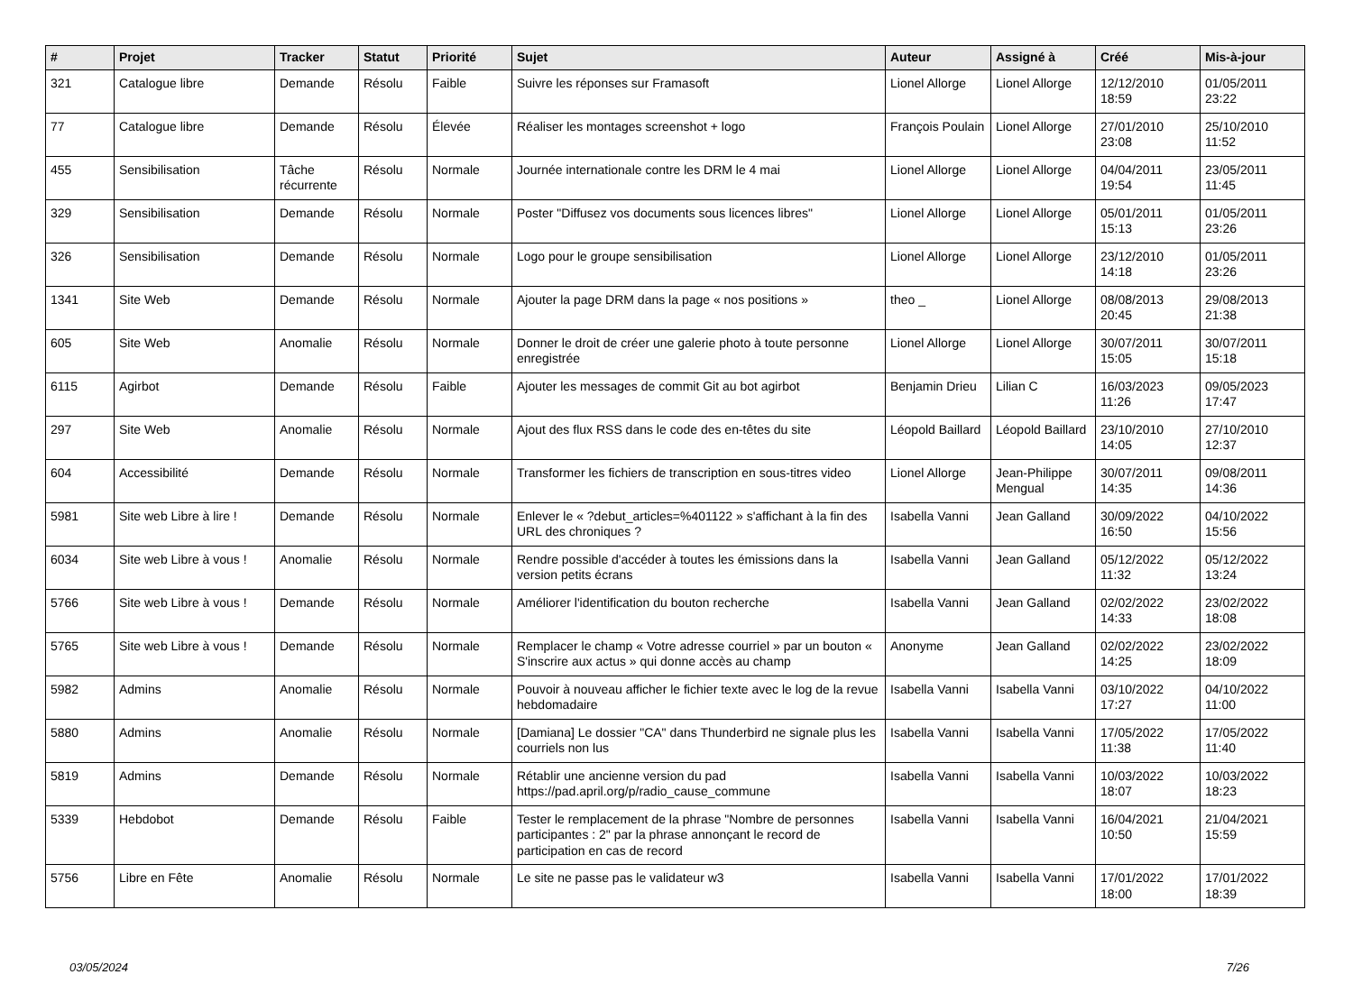| # | Projet | Tracker | Statut | Priorité | Sujet | Auteur | Assigné à | Créé | Mis-à-jour |
| --- | --- | --- | --- | --- | --- | --- | --- | --- | --- |
| 321 | Catalogue libre | Demande | Résolu | Faible | Suivre les réponses sur Framasoft | Lionel Allorge | Lionel Allorge | 12/12/2010 18:59 | 01/05/2011 23:22 |
| 77 | Catalogue libre | Demande | Résolu | Élevée | Réaliser les montages screenshot + logo | François Poulain | Lionel Allorge | 27/01/2010 23:08 | 25/10/2010 11:52 |
| 455 | Sensibilisation | Tâche récurrente | Résolu | Normale | Journée internationale contre les DRM le 4 mai | Lionel Allorge | Lionel Allorge | 04/04/2011 19:54 | 23/05/2011 11:45 |
| 329 | Sensibilisation | Demande | Résolu | Normale | Poster "Diffusez vos documents sous licences libres" | Lionel Allorge | Lionel Allorge | 05/01/2011 15:13 | 01/05/2011 23:26 |
| 326 | Sensibilisation | Demande | Résolu | Normale | Logo pour le groupe sensibilisation | Lionel Allorge | Lionel Allorge | 23/12/2010 14:18 | 01/05/2011 23:26 |
| 1341 | Site Web | Demande | Résolu | Normale | Ajouter la page DRM dans la page « nos positions » | theo _ | Lionel Allorge | 08/08/2013 20:45 | 29/08/2013 21:38 |
| 605 | Site Web | Anomalie | Résolu | Normale | Donner le droit de créer une galerie photo à toute personne enregistrée | Lionel Allorge | Lionel Allorge | 30/07/2011 15:05 | 30/07/2011 15:18 |
| 6115 | Agirbot | Demande | Résolu | Faible | Ajouter les messages de commit Git au bot agirbot | Benjamin Drieu | Lilian C | 16/03/2023 11:26 | 09/05/2023 17:47 |
| 297 | Site Web | Anomalie | Résolu | Normale | Ajout des flux RSS dans le code des en-têtes du site | Léopold Baillard | Léopold Baillard | 23/10/2010 14:05 | 27/10/2010 12:37 |
| 604 | Accessibilité | Demande | Résolu | Normale | Transformer les fichiers de transcription en sous-titres video | Lionel Allorge | Jean-Philippe Mengual | 30/07/2011 14:35 | 09/08/2011 14:36 |
| 5981 | Site web Libre à lire ! | Demande | Résolu | Normale | Enlever le « ?debut_articles=%401122 » s'affichant à la fin des URL des chroniques ? | Isabella Vanni | Jean Galland | 30/09/2022 16:50 | 04/10/2022 15:56 |
| 6034 | Site web Libre à vous ! | Anomalie | Résolu | Normale | Rendre possible d'accéder à toutes les émissions dans la version petits écrans | Isabella Vanni | Jean Galland | 05/12/2022 11:32 | 05/12/2022 13:24 |
| 5766 | Site web Libre à vous ! | Demande | Résolu | Normale | Améliorer l'identification du bouton recherche | Isabella Vanni | Jean Galland | 02/02/2022 14:33 | 23/02/2022 18:08 |
| 5765 | Site web Libre à vous ! | Demande | Résolu | Normale | Remplacer le champ « Votre adresse courriel » par un bouton « S'inscrire aux actus » qui donne accès au champ | Anonyme | Jean Galland | 02/02/2022 14:25 | 23/02/2022 18:09 |
| 5982 | Admins | Anomalie | Résolu | Normale | Pouvoir à nouveau afficher le fichier texte avec le log de la revue hebdomadaire | Isabella Vanni | Isabella Vanni | 03/10/2022 17:27 | 04/10/2022 11:00 |
| 5880 | Admins | Anomalie | Résolu | Normale | [Damiana] Le dossier "CA" dans Thunderbird ne signale plus les courriels non lus | Isabella Vanni | Isabella Vanni | 17/05/2022 11:38 | 17/05/2022 11:40 |
| 5819 | Admins | Demande | Résolu | Normale | Rétablir une ancienne version du pad https://pad.april.org/p/radio_cause_commune | Isabella Vanni | Isabella Vanni | 10/03/2022 18:07 | 10/03/2022 18:23 |
| 5339 | Hebdobot | Demande | Résolu | Faible | Tester le remplacement de la phrase "Nombre de personnes participantes : 2" par la phrase annonçant le record de participation en cas de record | Isabella Vanni | Isabella Vanni | 16/04/2021 10:50 | 21/04/2021 15:59 |
| 5756 | Libre en Fête | Anomalie | Résolu | Normale | Le site ne passe pas le validateur w3 | Isabella Vanni | Isabella Vanni | 17/01/2022 18:00 | 17/01/2022 18:39 |
03/05/2024 7/26